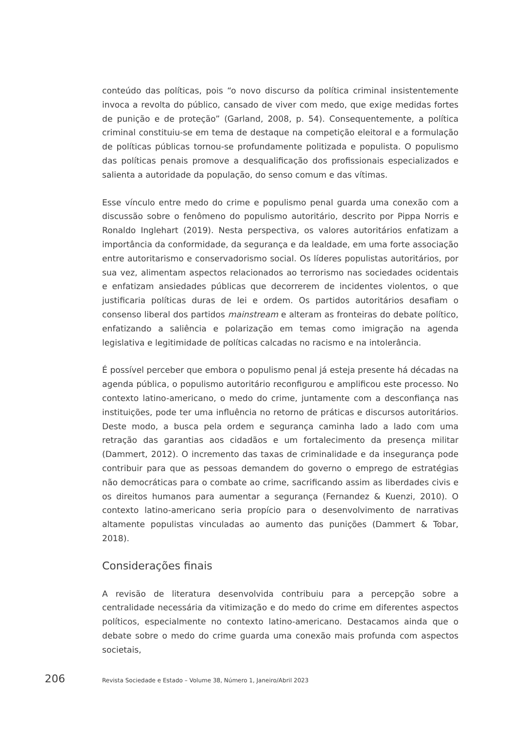conteúdo das políticas, pois “o novo discurso da política criminal insistentemente invoca a revolta do público, cansado de viver com medo, que exige medidas fortes de punição e de proteção” (Garland, 2008, p. 54). Consequentemente, a política criminal constituiu-se em tema de destaque na competição eleitoral e a formulação de políticas públicas tornou-se profundamente politizada e populista. O populismo das políticas penais promove a desqualificação dos profissionais especializados e salienta a autoridade da população, do senso comum e das vítimas.
Esse vínculo entre medo do crime e populismo penal guarda uma conexão com a discussão sobre o fenômeno do populismo autoritário, descrito por Pippa Norris e Ronaldo Inglehart (2019). Nesta perspectiva, os valores autoritários enfatizam a importância da conformidade, da segurança e da lealdade, em uma forte associação entre autoritarismo e conservadorismo social. Os líderes populistas autoritários, por sua vez, alimentam aspectos relacionados ao terrorismo nas sociedades ocidentais e enfatizam ansiedades públicas que decorrerem de incidentes violentos, o que justificaria políticas duras de lei e ordem. Os partidos autoritários desafiam o consenso liberal dos partidos mainstream e alteram as fronteiras do debate político, enfatizando a saliência e polarização em temas como imigração na agenda legislativa e legitimidade de políticas calcadas no racismo e na intolerância.
É possível perceber que embora o populismo penal já esteja presente há décadas na agenda pública, o populismo autoritário reconfigurou e amplificou este processo. No contexto latino-americano, o medo do crime, juntamente com a desconfiança nas instituições, pode ter uma influência no retorno de práticas e discursos autoritários. Deste modo, a busca pela ordem e segurança caminha lado a lado com uma retração das garantias aos cidadãos e um fortalecimento da presença militar (Dammert, 2012). O incremento das taxas de criminalidade e da insegurança pode contribuir para que as pessoas demandem do governo o emprego de estratégias não democráticas para o combate ao crime, sacrificando assim as liberdades civis e os direitos humanos para aumentar a segurança (Fernandez & Kuenzi, 2010). O contexto latino-americano seria propício para o desenvolvimento de narrativas altamente populistas vinculadas ao aumento das punições (Dammert & Tobar, 2018).
Considerações finais
A revisão de literatura desenvolvida contribuiu para a percepção sobre a centralidade necessária da vitimização e do medo do crime em diferentes aspectos políticos, especialmente no contexto latino-americano. Destacamos ainda que o debate sobre o medo do crime guarda uma conexão mais profunda com aspectos societais,
206 Revista Sociedade e Estado – Volume 38, Número 1, Janeiro/Abril 2023